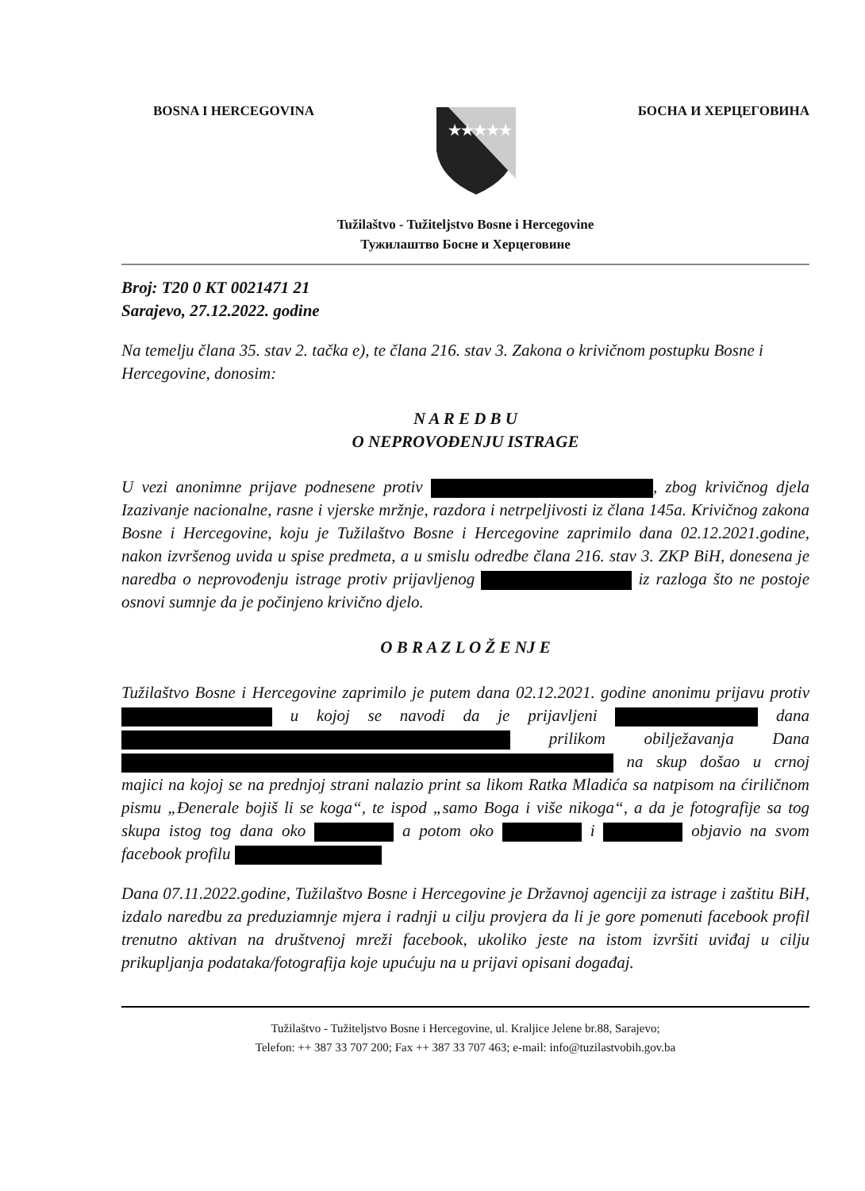BOSNA I HERCEGOVINA
★★★★★
БОСНА И ХЕРЦЕГОВИНА
Tužilaštvo - Tužiteljstvo Bosne i Hercegovine
Тужилаштво Босне и Херцеговине
Broj: T20 0 KT 0021471 21
Sarajevo, 27.12.2022. godine
Na temelju člana 35. stav 2. tačka e), te člana 216. stav 3. Zakona o krivičnom postupku Bosne i Hercegovine, donosim:
N A R E D B U
O NEPROVOĐENJU ISTRAGE
U vezi anonimne prijave podnesene protiv , zbog krivičnog djela Izazivanje nacionalne, rasne i vjerske mržnje, razdora i netrpeljivosti iz člana 145a. Krivičnog zakona Bosne i Hercegovine, koju je Tužilaštvo Bosne i Hercegovine zaprimilo dana 02.12.2021.godine, nakon izvršenog uvida u spise predmeta, a u smislu odredbe člana 216. stav 3. ZKP BiH, donesena je naredba o neprovođenju istrage protiv prijavljenog iz razloga što ne postoje osnovi sumnje da je počinjeno krivično djelo.
O B R A Z L O Ž E NJ E
Tužilaštvo Bosne i Hercegovine zaprimilo je putem dana 02.12.2021. godine anonimu prijavu protiv u kojoj se navodi da je prijavljeni dana prilikom obilježavanja Dana na skup došao u crnoj majici na kojoj se na prednjoj strani nalazio print sa likom Ratka Mladića sa natpisom na ćiriličnom pismu „Đenerale bojiš li se koga“, te ispod „samo Boga i više nikoga“, a da je fotografije sa tog skupa istog tog dana oko a potom oko i objavio na svom facebook profilu
Dana 07.11.2022.godine, Tužilaštvo Bosne i Hercegovine je Državnoj agenciji za istrage i zaštitu BiH, izdalo naredbu za preduziamnje mjera i radnji u cilju provjera da li je gore pomenuti facebook profil trenutno aktivan na društvenoj mreži facebook, ukoliko jeste na istom izvršiti uviđaj u cilju prikupljanja podataka/fotografija koje upućuju na u prijavi opisani događaj.
Tužilaštvo - Tužiteljstvo Bosne i Hercegovine, ul. Kraljice Jelene br.88, Sarajevo;
Telefon: ++ 387 33 707 200; Fax ++ 387 33 707 463; e-mail: info@tuzilastvobih.gov.ba